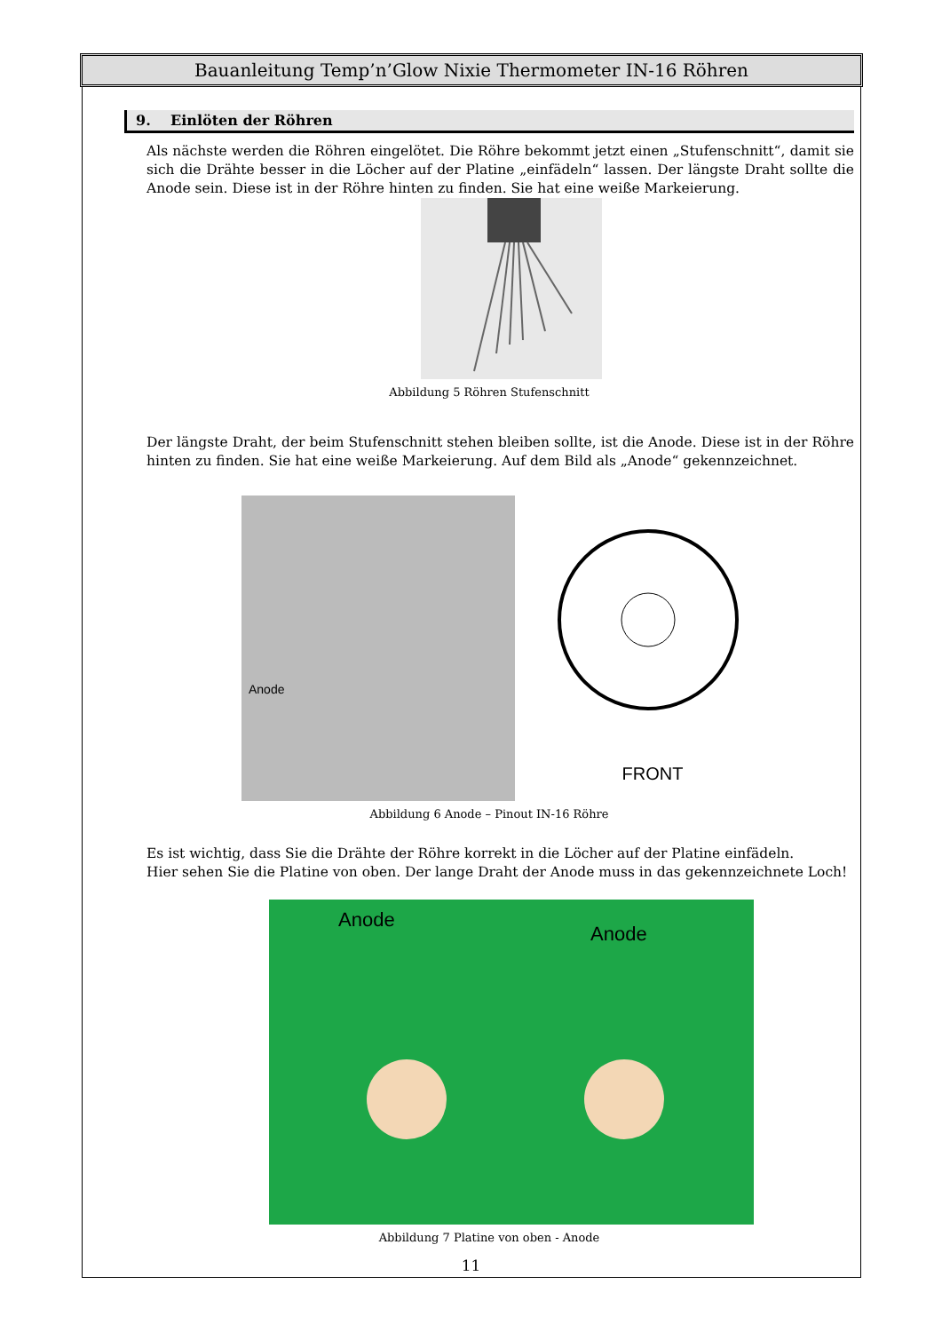Bauanleitung Temp’n’Glow Nixie Thermometer IN-16 Röhren
9. Einlöten der Röhren
Als nächste werden die Röhren eingelötet. Die Röhre bekommt jetzt einen „Stufenschnitt“, damit sie sich die Drähte besser in die Löcher auf der Platine „einfädeln“ lassen. Der längste Draht sollte die Anode sein. Diese ist in der Röhre hinten zu finden. Sie hat eine weiße Markeierung.
Abbildung 5 Röhren Stufenschnitt
Der längste Draht, der beim Stufenschnitt stehen bleiben sollte, ist die Anode. Diese ist in der Röhre hinten zu finden. Sie hat eine weiße Markeierung. Auf dem Bild als „Anode“ gekennzeichnet.
Anode
FRONT
Abbildung 6 Anode – Pinout IN-16 Röhre
Es ist wichtig, dass Sie die Drähte der Röhre korrekt in die Löcher auf der Platine einfädeln.
Hier sehen Sie die Platine von oben. Der lange Draht der Anode muss in das gekennzeichnete Loch!
Anode Anode
Abbildung 7 Platine von oben - Anode
11